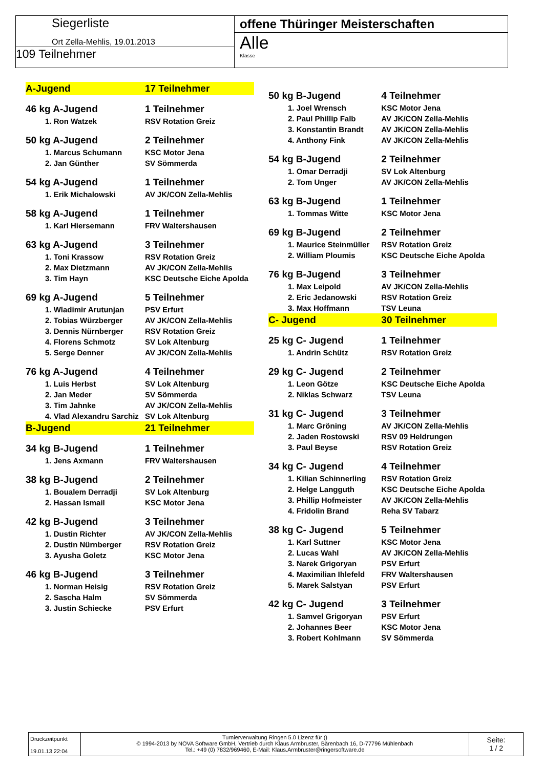Siegerliste
Ort Zella-Mehlis, 19.01.2013
109 Teilnehmer
offene Thüringer Meisterschaften
Alle
Klasse
| A-Jugend | 17 Teilnehmer |
| 46 kg A-Jugend | 1 Teilnehmer |
| 1. Ron Watzek | RSV Rotation Greiz |
| 50 kg A-Jugend | 2 Teilnehmer |
| 1. Marcus Schumann | KSC Motor Jena |
| 2. Jan Günther | SV Sömmerda |
| 54 kg A-Jugend | 1 Teilnehmer |
| 1. Erik Michalowski | AV JK/CON Zella-Mehlis |
| 58 kg A-Jugend | 1 Teilnehmer |
| 1. Karl Hiersemann | FRV Waltershausen |
| 63 kg A-Jugend | 3 Teilnehmer |
| 1. Toni Krassow | RSV Rotation Greiz |
| 2. Max Dietzmann | AV JK/CON Zella-Mehlis |
| 3. Tim Hayn | KSC Deutsche Eiche Apolda |
| 69 kg A-Jugend | 5 Teilnehmer |
| 1. Wladimir Arutunjan | PSV Erfurt |
| 2. Tobias Würzberger | AV JK/CON Zella-Mehlis |
| 3. Dennis Nürnberger | RSV Rotation Greiz |
| 4. Florens Schmotz | SV Lok Altenburg |
| 5. Serge Denner | AV JK/CON Zella-Mehlis |
| 76 kg A-Jugend | 4 Teilnehmer |
| 1. Luis Herbst | SV Lok Altenburg |
| 2. Jan Meder | SV Sömmerda |
| 3. Tim Jahnke | AV JK/CON Zella-Mehlis |
| 4. Vlad Alexandru Sarchiz | SV Lok Altenburg |
| B-Jugend | 21 Teilnehmer |
| 34 kg B-Jugend | 1 Teilnehmer |
| 1. Jens Axmann | FRV Waltershausen |
| 38 kg B-Jugend | 2 Teilnehmer |
| 1. Boualem Derradji | SV Lok Altenburg |
| 2. Hassan Ismail | KSC Motor Jena |
| 42 kg B-Jugend | 3 Teilnehmer |
| 1. Dustin Richter | AV JK/CON Zella-Mehlis |
| 2. Dustin Nürnberger | RSV Rotation Greiz |
| 3. Ayusha Goletz | KSC Motor Jena |
| 46 kg B-Jugend | 3 Teilnehmer |
| 1. Norman Heisig | RSV Rotation Greiz |
| 2. Sascha Halm | SV Sömmerda |
| 3. Justin Schiecke | PSV Erfurt |
| 50 kg B-Jugend | 4 Teilnehmer |
| 1. Joel Wrensch | KSC Motor Jena |
| 2. Paul Phillip Falb | AV JK/CON Zella-Mehlis |
| 3. Konstantin Brandt | AV JK/CON Zella-Mehlis |
| 4. Anthony Fink | AV JK/CON Zella-Mehlis |
| 54 kg B-Jugend | 2 Teilnehmer |
| 1. Omar Derradji | SV Lok Altenburg |
| 2. Tom Unger | AV JK/CON Zella-Mehlis |
| 63 kg B-Jugend | 1 Teilnehmer |
| 1. Tommas Witte | KSC Motor Jena |
| 69 kg B-Jugend | 2 Teilnehmer |
| 1. Maurice Steinmüller | RSV Rotation Greiz |
| 2. William Ploumis | KSC Deutsche Eiche Apolda |
| 76 kg B-Jugend | 3 Teilnehmer |
| 1. Max Leipold | AV JK/CON Zella-Mehlis |
| 2. Eric Jedanowski | RSV Rotation Greiz |
| 3. Max Hoffmann | TSV Leuna |
| C- Jugend | 30 Teilnehmer |
| 25 kg C- Jugend | 1 Teilnehmer |
| 1. Andrin Schütz | RSV Rotation Greiz |
| 29 kg C- Jugend | 2 Teilnehmer |
| 1. Leon Götze | KSC Deutsche Eiche Apolda |
| 2. Niklas Schwarz | TSV Leuna |
| 31 kg C- Jugend | 3 Teilnehmer |
| 1. Marc Gröning | AV JK/CON Zella-Mehlis |
| 2. Jaden Rostowski | RSV 09 Heldrungen |
| 3. Paul Beyse | RSV Rotation Greiz |
| 34 kg C- Jugend | 4 Teilnehmer |
| 1. Kilian Schinnerling | RSV Rotation Greiz |
| 2. Helge Langguth | KSC Deutsche Eiche Apolda |
| 3. Phillip Hofmeister | AV JK/CON Zella-Mehlis |
| 4. Fridolin Brand | Reha SV Tabarz |
| 38 kg C- Jugend | 5 Teilnehmer |
| 1. Karl Suttner | KSC Motor Jena |
| 2. Lucas Wahl | AV JK/CON Zella-Mehlis |
| 3. Narek Grigoryan | PSV Erfurt |
| 4. Maximilian Ihlefeld | FRV Waltershausen |
| 5. Marek Salstyan | PSV Erfurt |
| 42 kg C- Jugend | 3 Teilnehmer |
| 1. Samvel Grigoryan | PSV Erfurt |
| 2. Johannes Beer | KSC Motor Jena |
| 3. Robert Kohlmann | SV Sömmerda |
Druckzeitpunkt
19.01.13 22:04
Turnierverwaltung Ringen 5.0 Lizenz für ()
© 1994-2013 by NOVA Software GmbH, Vertrieb durch Klaus Armbruster, Bärenbach 16, D-77796 Mühlenbach
Tel.: +49 (0) 7832/969460, E-Mail: Klaus.Armbruster@ringersoftware.de
Seite:
1 / 2